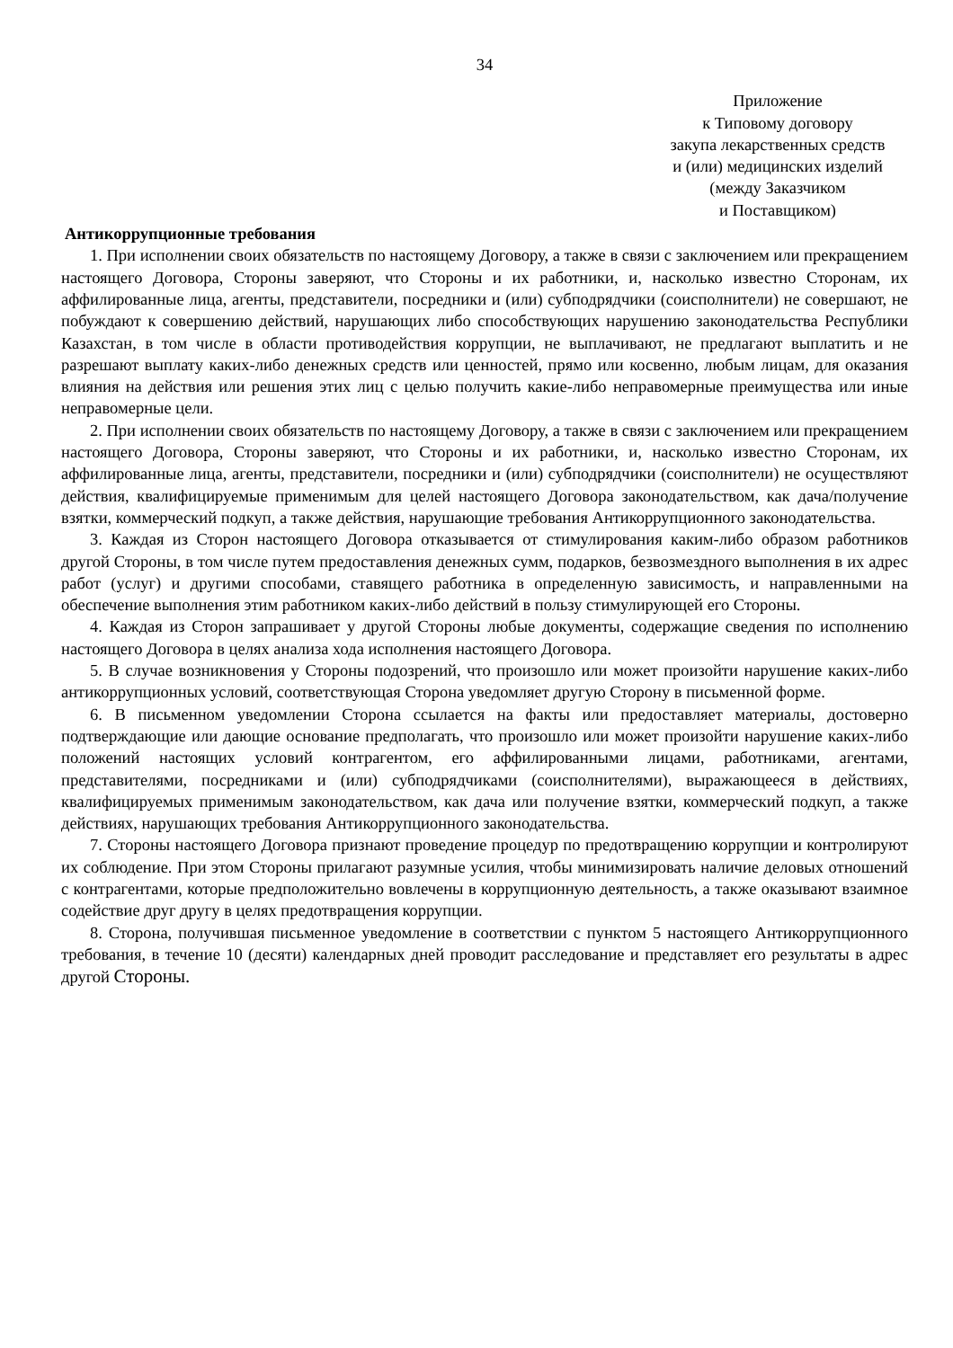34
Приложение
к Типовому договору
закупа лекарственных средств
и (или) медицинских изделий
(между Заказчиком
и Поставщиком)
Антикоррупционные требования
1. При исполнении своих обязательств по настоящему Договору, а также в связи с заключением или прекращением настоящего Договора, Стороны заверяют, что Стороны и их работники, и, насколько известно Сторонам, их аффилированные лица, агенты, представители, посредники и (или) субподрядчики (соисполнители) не совершают, не побуждают к совершению действий, нарушающих либо способствующих нарушению законодательства Республики Казахстан, в том числе в области противодействия коррупции, не выплачивают, не предлагают выплатить и не разрешают выплату каких-либо денежных средств или ценностей, прямо или косвенно, любым лицам, для оказания влияния на действия или решения этих лиц с целью получить какие-либо неправомерные преимущества или иные неправомерные цели.
2. При исполнении своих обязательств по настоящему Договору, а также в связи с заключением или прекращением настоящего Договора, Стороны заверяют, что Стороны и их работники, и, насколько известно Сторонам, их аффилированные лица, агенты, представители, посредники и (или) субподрядчики (соисполнители) не осуществляют действия, квалифицируемые применимым для целей настоящего Договора законодательством, как дача/получение взятки, коммерческий подкуп, а также действия, нарушающие требования Антикоррупционного законодательства.
3. Каждая из Сторон настоящего Договора отказывается от стимулирования каким-либо образом работников другой Стороны, в том числе путем предоставления денежных сумм, подарков, безвозмездного выполнения в их адрес работ (услуг) и другими способами, ставящего работника в определенную зависимость, и направленными на обеспечение выполнения этим работником каких-либо действий в пользу стимулирующей его Стороны.
4. Каждая из Сторон запрашивает у другой Стороны любые документы, содержащие сведения по исполнению настоящего Договора в целях анализа хода исполнения настоящего Договора.
5. В случае возникновения у Стороны подозрений, что произошло или может произойти нарушение каких-либо антикоррупционных условий, соответствующая Сторона уведомляет другую Сторону в письменной форме.
6. В письменном уведомлении Сторона ссылается на факты или предоставляет материалы, достоверно подтверждающие или дающие основание предполагать, что произошло или может произойти нарушение каких-либо положений настоящих условий контрагентом, его аффилированными лицами, работниками, агентами, представителями, посредниками и (или) субподрядчиками (соисполнителями), выражающееся в действиях, квалифицируемых применимым законодательством, как дача или получение взятки, коммерческий подкуп, а также действиях, нарушающих требования Антикоррупционного законодательства.
7. Стороны настоящего Договора признают проведение процедур по предотвращению коррупции и контролируют их соблюдение. При этом Стороны прилагают разумные усилия, чтобы минимизировать наличие деловых отношений с контрагентами, которые предположительно вовлечены в коррупционную деятельность, а также оказывают взаимное содействие друг другу в целях предотвращения коррупции.
8. Сторона, получившая письменное уведомление в соответствии с пунктом 5 настоящего Антикоррупционного требования, в течение 10 (десяти) календарных дней проводит расследование и представляет его результаты в адрес другой Стороны.